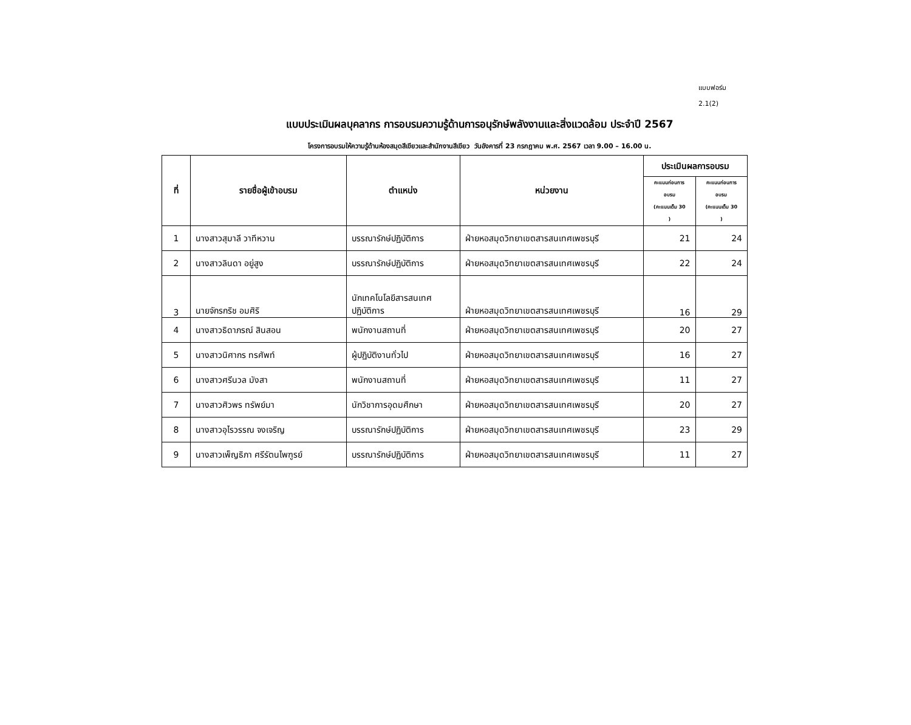แบบฟอร์ม
2.1(2)
แบบประเมินผลบุคลากร การอบรมความรู้ด้านการอนุรักษ์พลังงานและสิ่งแวดล้อม ประจำปี 2567
โครงการอบรมให้ความรู้ด้านห้องสมุดสีเขียวและสำนักงานสีเขียว วันอังคารที่ 23 กรกฎาคม พ.ศ. 2567 เวลา 9.00 – 16.00 น.
| ที่ | รายชื่อผู้เข้าอบรม | ตำแหน่ง | หน่วยงาน | ประเมินผลการอบรม | |
| --- | --- | --- | --- | --- | --- |
| | | | | คะแนนก่อนการ อบรม (คะแนนเต็ม 30 ) | คะแนนก่อนการ อบรม (คะแนนเต็ม 30 ) |
| 1 | นางสาวสุมาลี วาทีหวาน | บรรณารักษ์ปฏิบัติการ | ฝ่ายหอสมุดวิทยาเขตสารสนเทศเพชรบุรี | 21 | 24 |
| 2 | นางสาวลินดา อยู่สูง | บรรณารักษ์ปฏิบัติการ | ฝ่ายหอสมุดวิทยาเขตสารสนเทศเพชรบุรี | 22 | 24 |
| 3 | นายจักรกริช อมศิริ | นักเทคโนโลยีสารสนเทศ ปฏิบัติการ | ฝ่ายหอสมุดวิทยาเขตสารสนเทศเพชรบุรี | 16 | 29 |
| 4 | นางสาวธิดาภรณ์ สินสอน | พนักงานสถานที่ | ฝ่ายหอสมุดวิทยาเขตสารสนเทศเพชรบุรี | 20 | 27 |
| 5 | นางสาวนิศากร ทรศัพท์ | ผู้ปฏิบัติงานทั่วไป | ฝ่ายหอสมุดวิทยาเขตสารสนเทศเพชรบุรี | 16 | 27 |
| 6 | นางสาวศรีนวล มังสา | พนักงานสถานที่ | ฝ่ายหอสมุดวิทยาเขตสารสนเทศเพชรบุรี | 11 | 27 |
| 7 | นางสาวศิวพร ทรัพย์มา | นักวิชาการอุดมศึกษา | ฝ่ายหอสมุดวิทยาเขตสารสนเทศเพชรบุรี | 20 | 27 |
| 8 | นางสาวอุไรวรรณ จงเจริญ | บรรณารักษ์ปฏิบัติการ | ฝ่ายหอสมุดวิทยาเขตสารสนเทศเพชรบุรี | 23 | 29 |
| 9 | นางสาวเพ็ญธิภา ศรีรัตนไพฑูรย์ | บรรณารักษ์ปฏิบัติการ | ฝ่ายหอสมุดวิทยาเขตสารสนเทศเพชรบุรี | 11 | 27 |